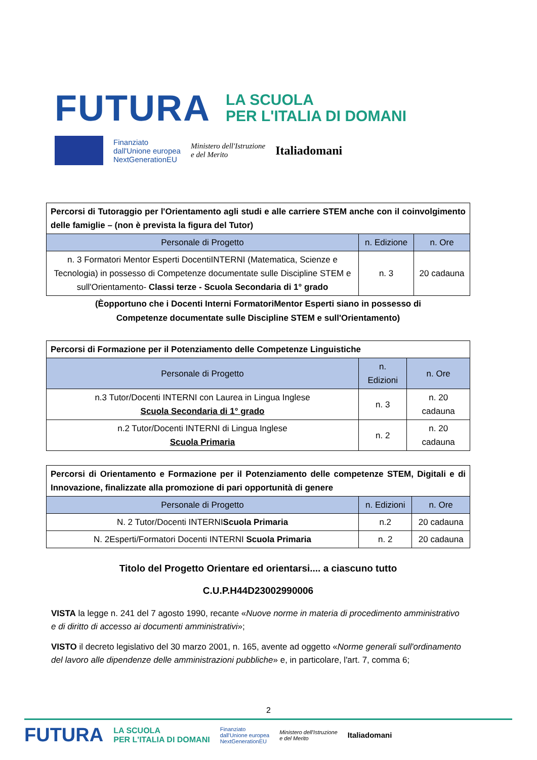FUTURA LA SCUOLA
PER L'ITALIA DI DOMANI
Finanziato
dall'Unione europea
NextGenerationEU
Ministero dell'Istruzione
e del Merito Italiadomani
| Percorsi di Tutoraggio per l'Orientamento agli studi e alle carriere STEM anche con il coinvolgimento delle famiglie – (non è prevista la figura del Tutor) | | |
| Personale di Progetto | n. Edizione | n. Ore |
| n. 3 Formatori Mentor Esperti DocentiINTERNI (Matematica, Scienze e Tecnologia) in possesso di Competenze documentate sulle Discipline STEM e sull'Orientamento- Classi terze - Scuola Secondaria di 1° grado | n. 3 | 20 cadauna |
(Èopportuno che i Docenti Interni FormatoriMentor Esperti siano in possesso di
Competenze documentate sulle Discipline STEM e sull'Orientamento)
| Percorsi di Formazione per il Potenziamento delle Competenze Linguistiche | | |
| Personale di Progetto | n. Edizioni | n. Ore |
| n.3 Tutor/Docenti INTERNI con Laurea in Lingua Inglese Scuola Secondaria di 1° grado | n. 3 | n. 20 cadauna |
| n.2 Tutor/Docenti INTERNI di Lingua Inglese Scuola Primaria | n. 2 | n. 20 cadauna |
| Percorsi di Orientamento e Formazione per il Potenziamento delle competenze STEM, Digitali e di Innovazione, finalizzate alla promozione di pari opportunità di genere | | |
| Personale di Progetto | n. Edizioni | n. Ore |
| N. 2 Tutor/Docenti INTERNI Scuola Primaria | n.2 | 20 cadauna |
| N. 2Esperti/Formatori Docenti INTERNI Scuola Primaria | n. 2 | 20 cadauna |
Titolo del Progetto Orientare ed orientarsi.... a ciascuno tutto
C.U.P.H44D23002990006
VISTA la legge n. 241 del 7 agosto 1990, recante «Nuove norme in materia di procedimento amministrativo e di diritto di accesso ai documenti amministrativi»;
VISTO il decreto legislativo del 30 marzo 2001, n. 165, avente ad oggetto «Norme generali sull'ordinamento del lavoro alle dipendenze delle amministrazioni pubbliche» e, in particolare, l'art. 7, comma 6;
2
FUTURA LA SCUOLA
PER L'ITALIA DI DOMANI Finanziato
dall'Unione europea
NextGenerationEU Ministero dell'Istruzione
e del Merito Italiadomani